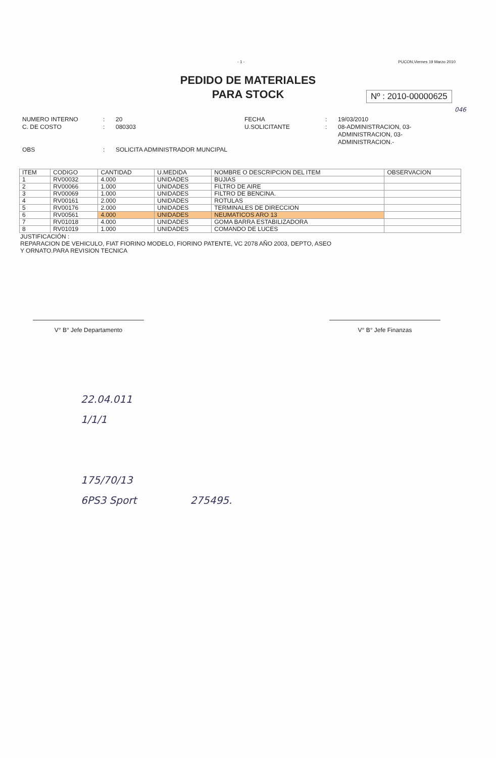- 1 - PUCON,Viernes 19 Marzo 2010
PEDIDO DE MATERIALES
PARA STOCK
Nº : 2010-00000625
046
NUMERO INTERNO
C. DE COSTO
OBS
:
:
:
20
080303
SOLICITA ADMINISTRADOR MUNCIPAL
FECHA
U.SOLICITANTE
:
:
19/03/2010
08-ADMINISTRACION, 03-
ADMINISTRACION, 03-
ADMINISTRACION.-
| ITEM | CODIGO | CANTIDAD | U.MEDIDA | NOMBRE O DESCRIPCION DEL ITEM | OBSERVACION |
| --- | --- | --- | --- | --- | --- |
| 1 | RV00032 | 4.000 | UNIDADES | BUJIAS | |
| 2 | RV00066 | 1.000 | UNIDADES | FILTRO DE AIRE | |
| 3 | RV00069 | 1.000 | UNIDADES | FILTRO DE BENCINA. | |
| 4 | RV00161 | 2.000 | UNIDADES | ROTULAS | |
| 5 | RV00176 | 2.000 | UNIDADES | TERMINALES DE DIRECCION | |
| 6 | RV00561 | 4.000 | UNIDADES | NEUMATICOS ARO 13 | |
| 7 | RV01018 | 4.000 | UNIDADES | GOMA BARRA ESTABILIZADORA | |
| 8 | RV01019 | 1.000 | UNIDADES | COMANDO DE LUCES | |
JUSTIFICACIÓN :
REPARACION DE VEHICULO, FIAT FIORINO MODELO, FIORINO PATENTE, VC 2078 AÑO 2003, DEPTO, ASEO
Y ORNATO.PARA REVISION TECNICA
V° B° Jefe Departamento V° B° Jefe Finanzas
22.04.011
1/1/1
175/70/13
6PS3 Sport 275495.